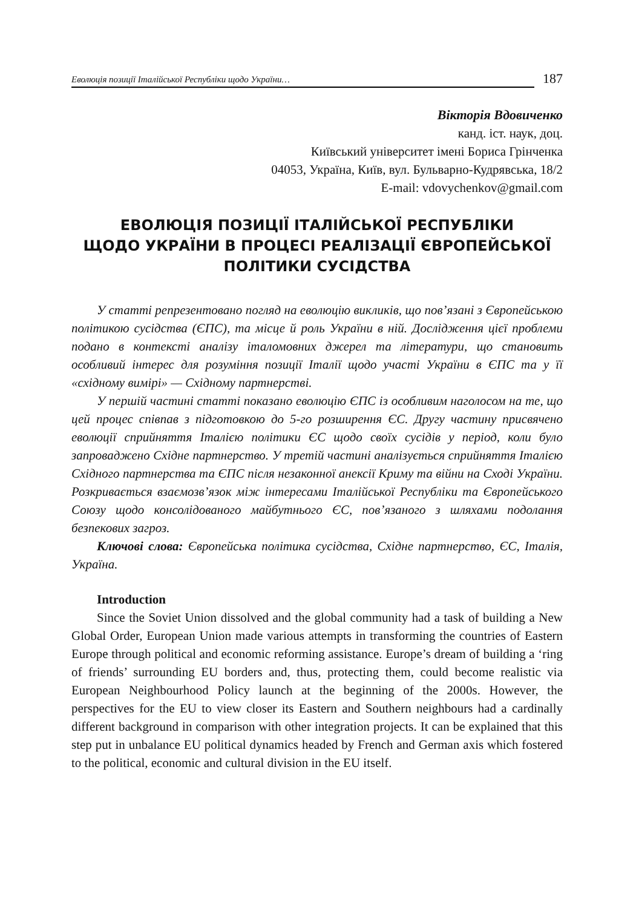Еволюція позиції Італійської Республіки щодо України…
187
Вікторія Вдовиченко
канд. іст. наук, доц.
Київський університет імені Бориса Грінченка
04053, Україна, Київ, вул. Бульварно-Кудрявська, 18/2
E-mail: vdovychenkov@gmail.com
ЕВОЛЮЦІЯ ПОЗИЦІЇ ІТАЛІЙСЬКОЇ РЕСПУБЛІКИ
ЩОДО УКРАЇНИ В ПРОЦЕСІ РЕАЛІЗАЦІЇ ЄВРОПЕЙСЬКОЇ
ПОЛІТИКИ СУСІДСТВА
У статті репрезентовано погляд на еволюцію викликів, що пов’язані з Європейською політикою сусідства (ЄПС), та місце й роль України в ній. Дослідження цієї проблеми подано в контексті аналізу італомовних джерел та літератури, що становить особливий інтерес для розуміння позиції Італії щодо участі України в ЄПС та у її «східному вимірі» — Східному партнерстві.
У першій частині статті показано еволюцію ЄПС із особливим наголосом на те, що цей процес співпав з підготовкою до 5-го розширення ЄС. Другу частину присвячено еволюції сприйняття Італією політики ЄС щодо своїх сусідів у період, коли було запроваджено Східне партнерство. У третій частині аналізується сприйняття Італією Східного партнерства та ЄПС після незаконної анексії Криму та війни на Сході України. Розкривається взаємозв’язок між інтересами Італійської Республіки та Європейського Союзу щодо консолідованого майбутнього ЄС, пов’язаного з шляхами подолання безпекових загроз.
Ключові слова: Європейська політика сусідства, Східне партнерство, ЄС, Італія, Україна.
Introduction
Since the Soviet Union dissolved and the global community had a task of building a New Global Order, European Union made various attempts in transforming the countries of Eastern Europe through political and economic reforming assistance. Europe’s dream of building a ‘ring of friends’ surrounding EU borders and, thus, protecting them, could become realistic via European Neighbourhood Policy launch at the beginning of the 2000s. However, the perspectives for the EU to view closer its Eastern and Southern neighbours had a cardinally different background in comparison with other integration projects. It can be explained that this step put in unbalance EU political dynamics headed by French and German axis which fostered to the political, economic and cultural division in the EU itself.